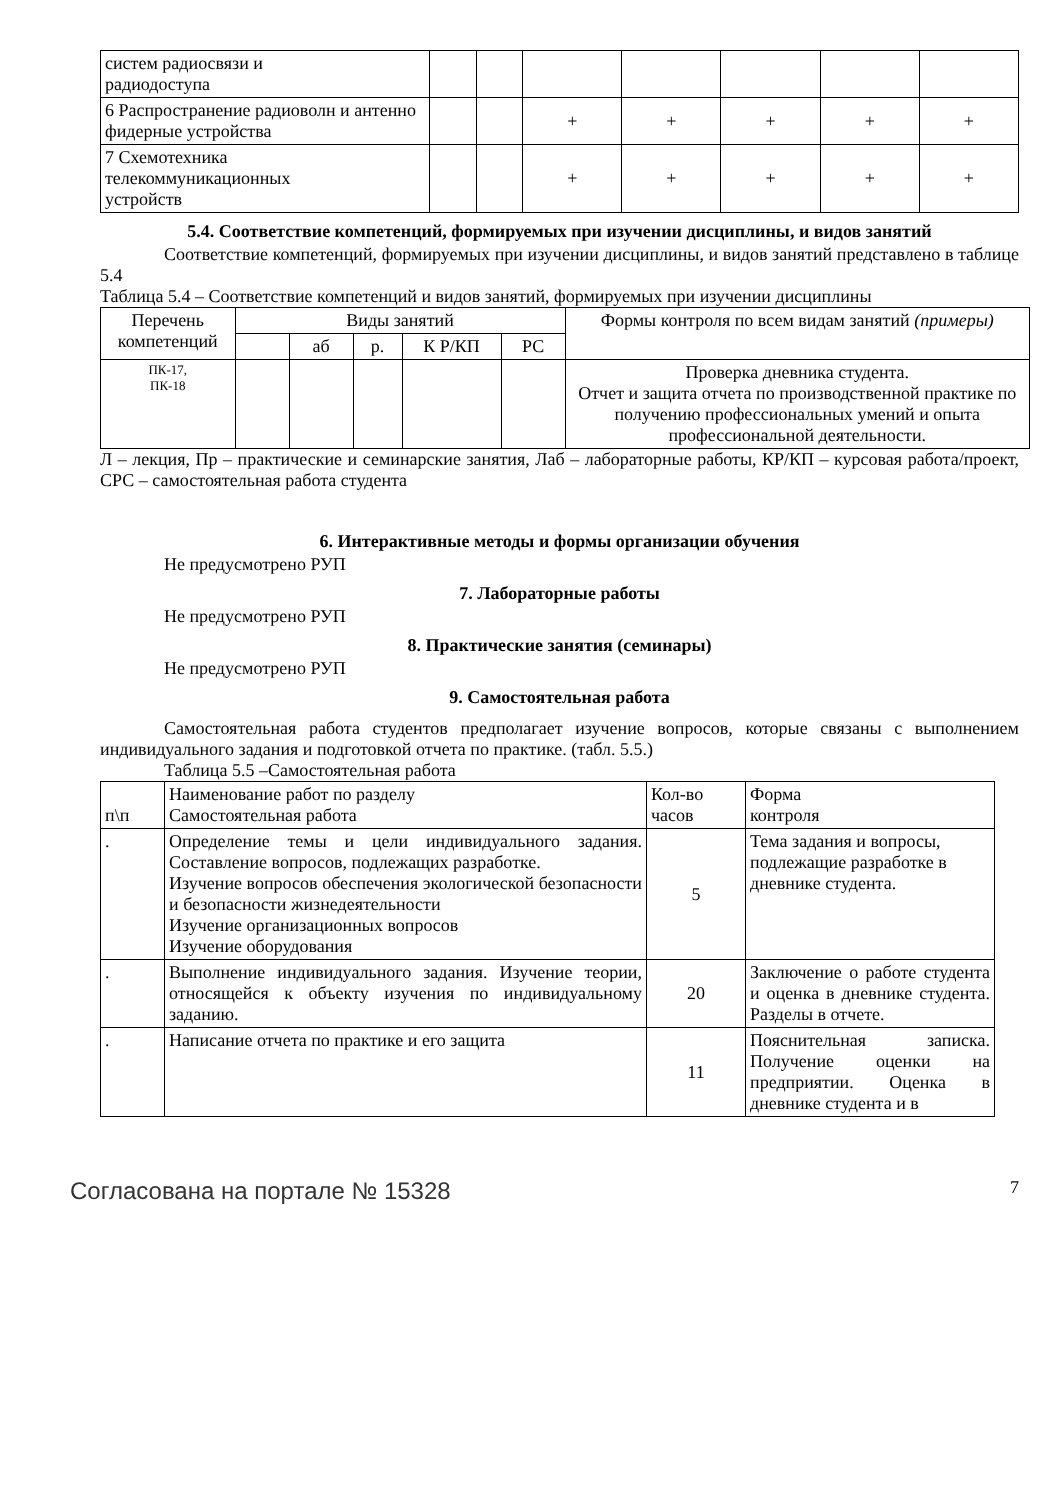| систем радиосвязи и радиодоступа | | | | | | | |
| 6 Распространение радиоволн и антенно фидерные устройства | | | + | + | + | + | + |
| 7 Схемотехника телекоммуникационных устройств | | | + | + | + | + | + |
5.4. Соответствие компетенций, формируемых при изучении дисциплины, и видов занятий
Соответствие компетенций, формируемых при изучении дисциплины, и видов занятий представлено в таблице 5.4
Таблица 5.4 – Соответствие компетенций и видов занятий, формируемых при изучении дисциплины
| Перечень компетенций | Виды занятий | | | | | Формы контроля по всем видам занятий (примеры) |
| --- | --- | --- | --- | --- | --- | --- |
| | | аб | р. | К Р/КП | РС | |
| ПК-17, ПК-18 | | | | | | Проверка дневника студента. Отчет и защита отчета по производственной практике по получению профессиональных умений и опыта профессиональной деятельности. |
Л – лекция, Пр – практические и семинарские занятия, Лаб – лабораторные работы, КР/КП – курсовая работа/проект, СРС – самостоятельная работа студента
6. Интерактивные методы и формы организации обучения
Не предусмотрено РУП
7. Лабораторные работы
Не предусмотрено РУП
8. Практические занятия (семинары)
Не предусмотрено РУП
9. Самостоятельная работа
Самостоятельная работа студентов предполагает изучение вопросов, которые связаны с выполнением индивидуального задания и подготовкой отчета по практике. (табл. 5.5.)
Таблица 5.5 –Самостоятельная работа
| п\п | Наименование работ по разделу Самостоятельная работа | Кол-во часов | Форма контроля |
| . | Определение темы и цели индивидуального задания. Составление вопросов, подлежащих разработке. Изучение вопросов обеспечения экологической безопасности и безопасности жизнедеятельности Изучение организационных вопросов Изучение оборудования | 5 | Тема задания и вопросы, подлежащие разработке в дневнике студента. |
| . | Выполнение индивидуального задания. Изучение теории, относящейся к объекту изучения по индивидуальному заданию. | 20 | Заключение о работе студента и оценка в дневнике студента. Разделы в отчете. |
| . | Написание отчета по практике и его защита | 11 | Пояснительная записка. Получение оценки на предприятии. Оценка в дневнике студента и в |
Согласована на портале № 15328 7